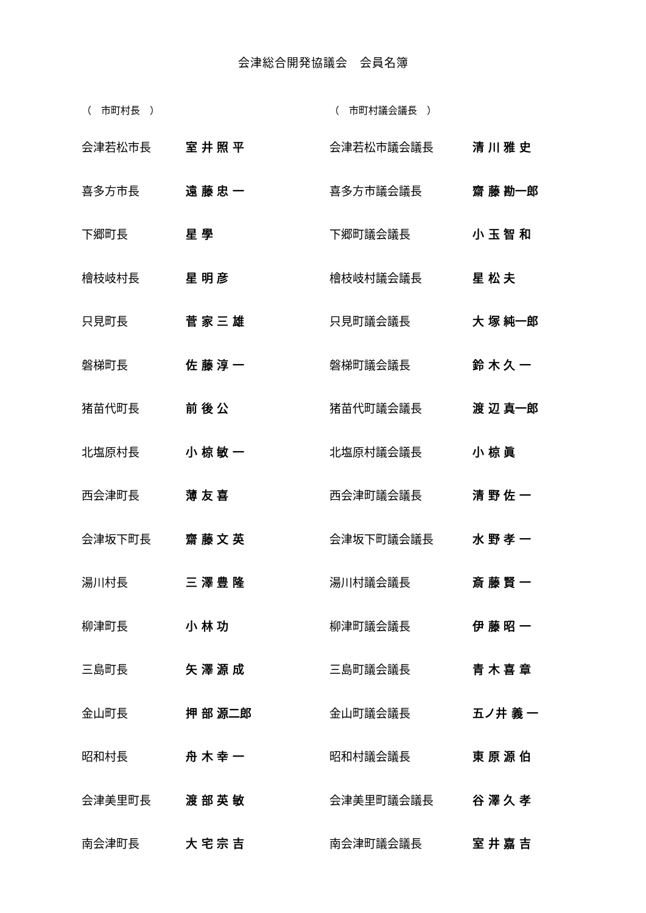会津総合開発協議会　会員名簿
| （ 市町村長 ） | | | （ 市町村議会議長 ） | |
| --- | --- | --- | --- | --- |
| 会津若松市長 | 室 井 照 平 | | 会津若松市議会議長 | 清 川 雅 史 |
| 喜多方市長 | 遠 藤 忠 一 | | 喜多方市議会議長 | 齋 藤 勘一郎 |
| 下郷町長 | 星 學 | | 下郷町議会議長 | 小 玉 智 和 |
| 檜枝岐村長 | 星 明 彦 | | 檜枝岐村議会議長 | 星 松 夫 |
| 只見町長 | 菅 家 三 雄 | | 只見町議会議長 | 大 塚 純一郎 |
| 磐梯町長 | 佐 藤 淳 一 | | 磐梯町議会議長 | 鈴 木 久 一 |
| 猪苗代町長 | 前 後 公 | | 猪苗代町議会議長 | 渡 辺 真一郎 |
| 北塩原村長 | 小 椋 敏 一 | | 北塩原村議会議長 | 小 椋 眞 |
| 西会津町長 | 薄 友 喜 | | 西会津町議会議長 | 清 野 佐 一 |
| 会津坂下町長 | 齋 藤 文 英 | | 会津坂下町議会議長 | 水 野 孝 一 |
| 湯川村長 | 三 澤 豊 隆 | | 湯川村議会議長 | 斎 藤 賢 一 |
| 柳津町長 | 小 林 功 | | 柳津町議会議長 | 伊 藤 昭 一 |
| 三島町長 | 矢 澤 源 成 | | 三島町議会議長 | 青 木 喜 章 |
| 金山町長 | 押 部 源二郎 | | 金山町議会議長 | 五ノ井 義 一 |
| 昭和村長 | 舟 木 幸 一 | | 昭和村議会議長 | 東 原 源 伯 |
| 会津美里町長 | 渡 部 英 敏 | | 会津美里町議会議長 | 谷 澤 久 孝 |
| 南会津町長 | 大 宅 宗 吉 | | 南会津町議会議長 | 室 井 嘉 吉 |